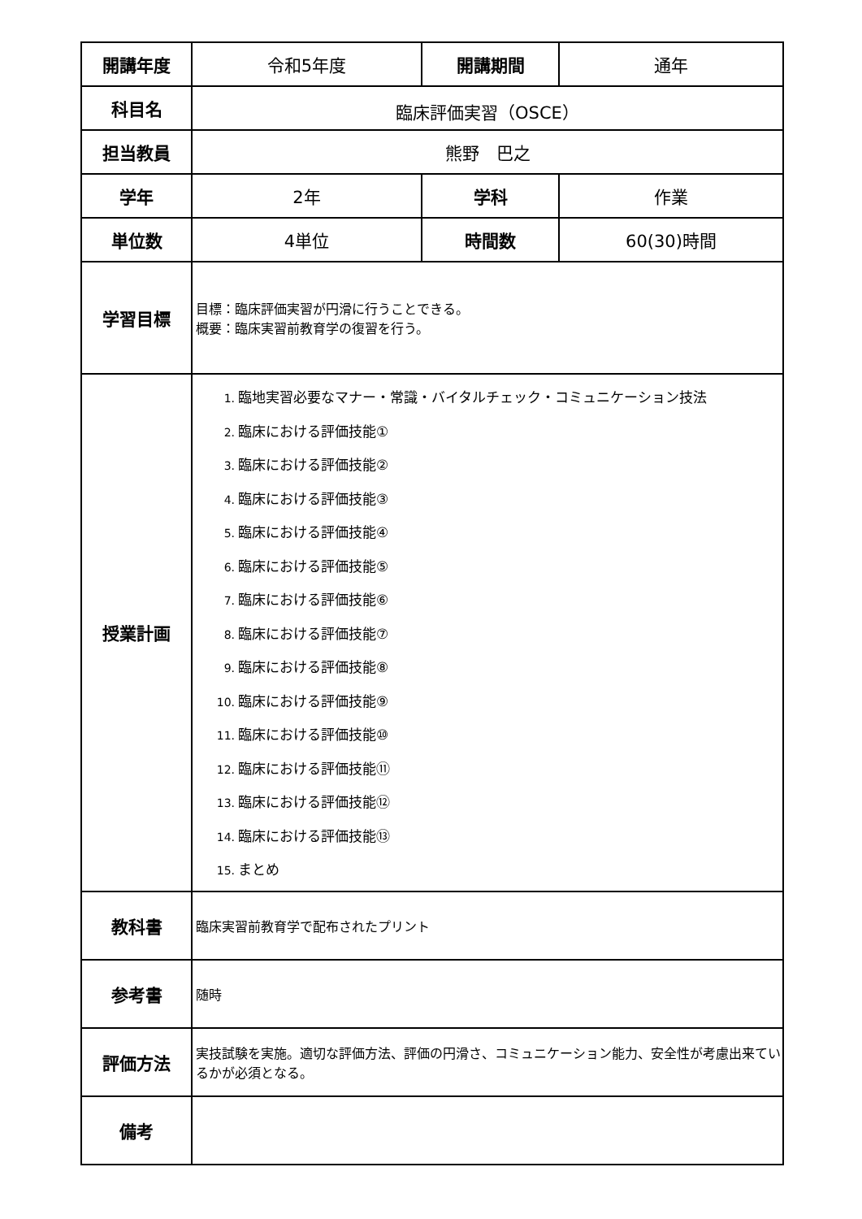| 開講年度 | 令和5年度 | 開講期間 | 通年 |
| 科目名 | 臨床評価実習（OSCE） | | |
| 担当教員 | 熊野 巴之 | | |
| 学年 | 2年 | 学科 | 作業 |
| 単位数 | 4単位 | 時間数 | 60(30)時間 |
| 学習目標 | 目標：臨床評価実習が円滑に行うことできる。 概要：臨床実習前教育学の復習を行う。 | | |
| 授業計画 | 1. 臨地実習必要なマナー・常識・バイタルチェック・コミュニケーション技法 2. 臨床における評価技能① 3. 臨床における評価技能② 4. 臨床における評価技能③ 5. 臨床における評価技能④ 6. 臨床における評価技能⑤ 7. 臨床における評価技能⑥ 8. 臨床における評価技能⑦ 9. 臨床における評価技能⑧ 10. 臨床における評価技能⑨ 11. 臨床における評価技能⑩ 12. 臨床における評価技能⑪ 13. 臨床における評価技能⑫ 14. 臨床における評価技能⑬ 15. まとめ | | |
| 教科書 | 臨床実習前教育学で配布されたプリント | | |
| 参考書 | 随時 | | |
| 評価方法 | 実技試験を実施。適切な評価方法、評価の円滑さ、コミュニケーション能力、安全性が考慮出来ているかが必須となる。 | | |
| 備考 | | | |